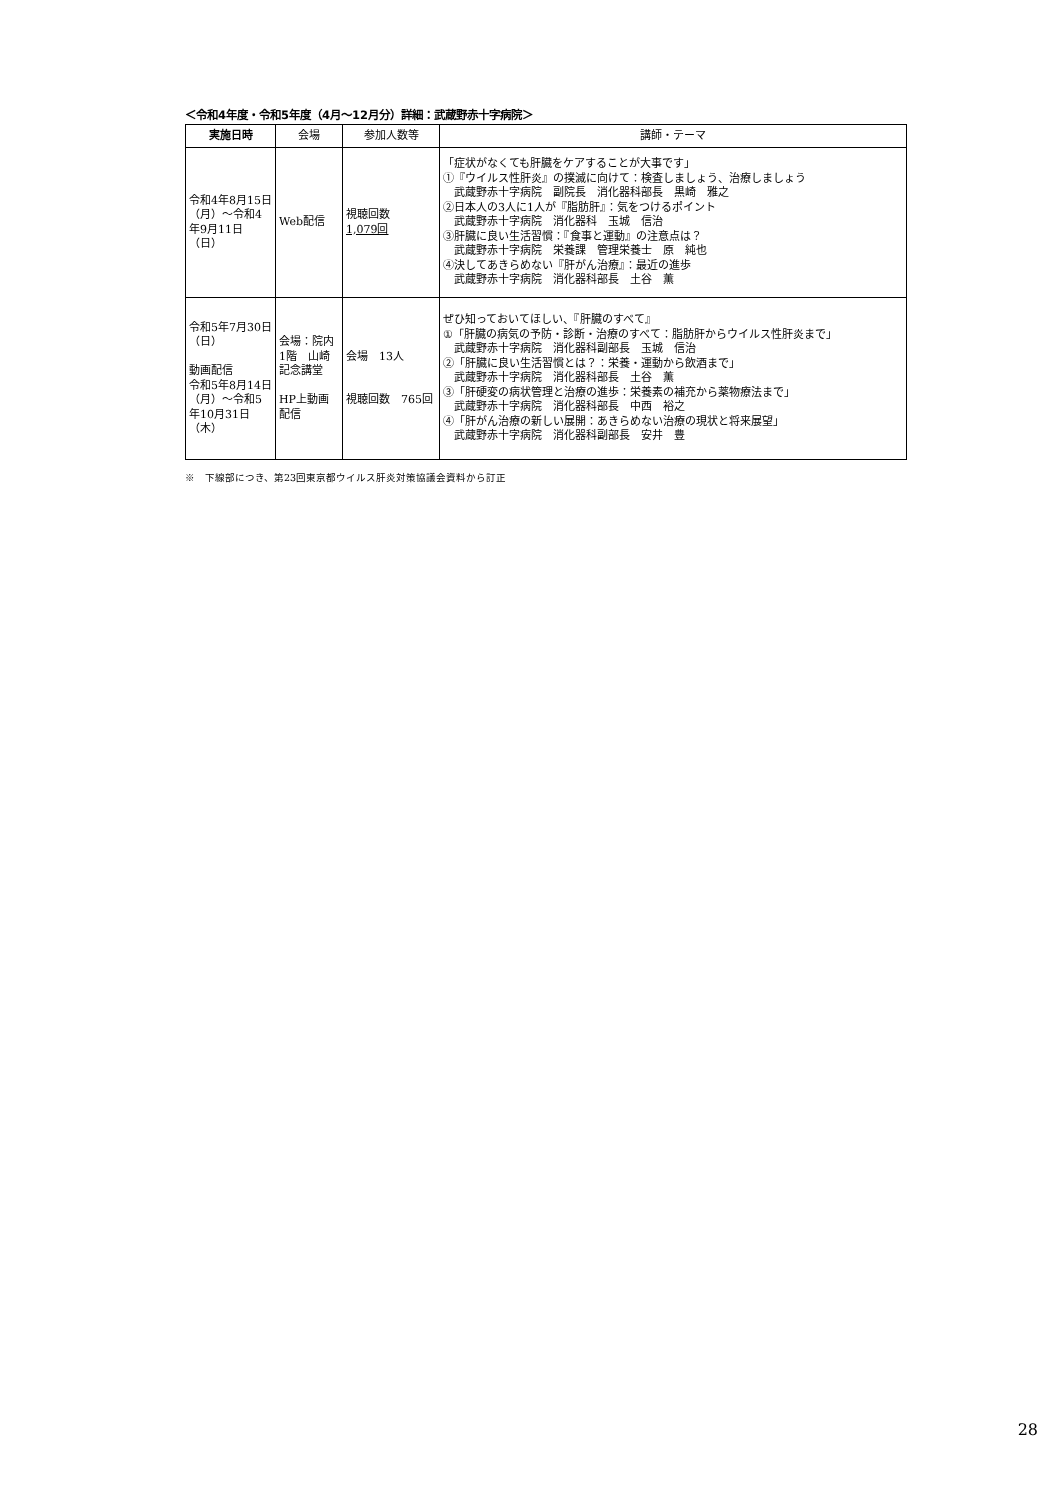＜令和4年度・令和5年度（4月～12月分）詳細：武蔵野赤十字病院＞
| 実施日時 | 会場 | 参加人数等 | 講師・テーマ |
| --- | --- | --- | --- |
| 令和4年8月15日（月）～令和4年9月11日（日） | Web配信 | 視聴回数 1,079回 | 「症状がなくても肝臓をケアすることが大事です」 ①『ウイルス性肝炎』の撲滅に向けて：検査しましょう、治療しましょう 武蔵野赤十字病院 副院長 消化器科部長 黒崎 雅之 ②日本人の3人に1人が『脂肪肝』：気をつけるポイント 武蔵野赤十字病院 消化器科 玉城 信治 ③肝臓に良い生活習慣：『食事と運動』の注意点は？ 武蔵野赤十字病院 栄養課 管理栄養士 原 純也 ④決してあきらめない『肝がん治療』：最近の進歩 武蔵野赤十字病院 消化器科部長 土谷 薫 |
| 令和5年7月30日（日） 動画配信 令和5年8月14日（月）～令和5年10月31日（木） | 会場：院内1階 山崎記念講堂 HP上動画配信 | 会場 13人 視聴回数 765回 | ぜひ知っておいてほしい、『肝臓のすべて』 ①「肝臓の病気の予防・診断・治療のすべて：脂肪肝からウイルス性肝炎まで」 武蔵野赤十字病院 消化器科副部長 玉城 信治 ②「肝臓に良い生活習慣とは？：栄養・運動から飲酒まで」 武蔵野赤十字病院 消化器科部長 土谷 薫 ③「肝硬変の病状管理と治療の進歩：栄養素の補充から薬物療法まで」 武蔵野赤十字病院 消化器科部長 中西 裕之 ④「肝がん治療の新しい展開：あきらめない治療の現状と将来展望」 武蔵野赤十字病院 消化器科副部長 安井 豊 |
※　下線部につき、第23回東京都ウイルス肝炎対策協議会資料から訂正
28